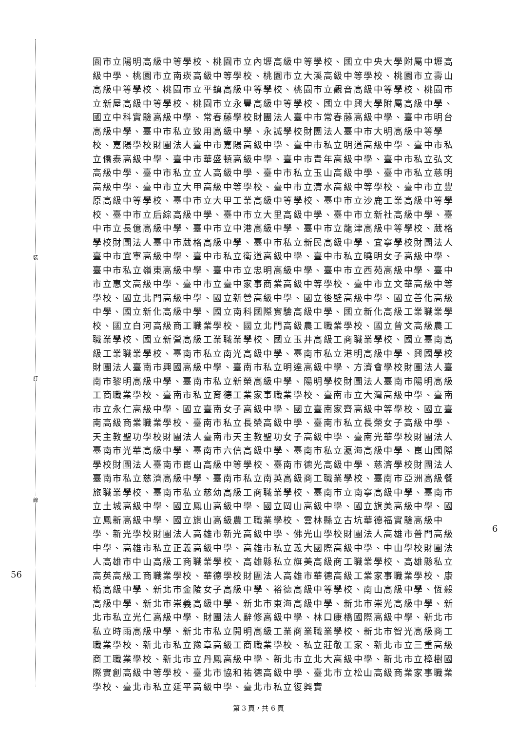裝
訂
線
56
6
園市立陽明高級中等學校、桃園市立內壢高級中等學校、國立中央大學附屬中壢高級中學、桃園市立南崁高級中等學校、桃園市立大溪高級中等學校、桃園市立壽山高級中等學校、桃園市立平鎮高級中等學校、桃園市立觀音高級中等學校、桃園市立新屋高級中等學校、桃園市立永豐高級中等學校、國立中興大學附屬高級中學、國立中科實驗高級中學、常春藤學校財團法人臺中市常春藤高級中學、臺中市明台高級中學、臺中市私立致用高級中學、永誠學校財團法人臺中市大明高級中等學校、嘉陽學校財團法人臺中市嘉陽高級中學、臺中市私立明道高級中學、臺中市私立僑泰高級中學、臺中市華盛頓高級中學、臺中市青年高級中學、臺中市私立弘文高級中學、臺中市私立立人高級中學、臺中市私立玉山高級中學、臺中市私立慈明高級中學、臺中市立大甲高級中等學校、臺中市立清水高級中等學校、臺中市立豐原高級中等學校、臺中市立大甲工業高級中等學校、臺中市立沙鹿工業高級中等學校、臺中市立后綜高級中學、臺中市立大里高級中學、臺中市立新社高級中學、臺中市立長億高級中學、臺中市立中港高級中學、臺中市立龍津高級中等學校、葳格學校財團法人臺中市葳格高級中學、臺中市私立新民高級中學、宜寧學校財團法人臺中市宜寧高級中學、臺中市私立衛道高級中學、臺中市私立曉明女子高級中學、臺中市私立嶺東高級中學、臺中市立忠明高級中學、臺中市立西苑高級中學、臺中市立惠文高級中學、臺中市立臺中家事商業高級中等學校、臺中市立文華高級中等學校、國立北門高級中學、國立新營高級中學、國立後壁高級中學、國立善化高級中學、國立新化高級中學、國立南科國際實驗高級中學、國立新化高級工業職業學校、國立白河高級商工職業學校、國立北門高級農工職業學校、國立曾文高級農工職業學校、國立新營高級工業職業學校、國立玉井高級工商職業學校、國立臺南高級工業職業學校、臺南市私立南光高級中學、臺南市私立港明高級中學、興國學校財團法人臺南市興國高級中學、臺南市私立明達高級中學、方濟會學校財團法人臺南市黎明高級中學、臺南市私立新榮高級中學、陽明學校財團法人臺南市陽明高級工商職業學校、臺南市私立育德工業家事職業學校、臺南市立大灣高級中學、臺南市立永仁高級中學、國立臺南女子高級中學、國立臺南家齊高級中等學校、國立臺南高級商業職業學校、臺南市私立長榮高級中學、臺南市私立長榮女子高級中學、天主教聖功學校財團法人臺南市天主教聖功女子高級中學、臺南光華學校財團法人臺南市光華高級中學、臺南市六信高級中學、臺南市私立瀛海高級中學、崑山國際學校財團法人臺南市崑山高級中等學校、臺南市德光高級中學、慈濟學校財團法人臺南市私立慈濟高級中學、臺南市私立南英高級商工職業學校、臺南市亞洲高級餐旅職業學校、臺南市私立慈幼高級工商職業學校、臺南市立南寧高級中學、臺南市立土城高級中學、國立鳳山高級中學、國立岡山高級中學、國立旗美高級中學、國立鳳新高級中學、國立旗山高級農工職業學校、雲林縣立古坑華德福實驗高級中學、新光學校財團法人高雄市新光高級中學、佛光山學校財團法人高雄市普門高級中學、高雄市私立正義高級中學、高雄市私立義大國際高級中學、中山學校財團法人高雄市中山高級工商職業學校、高雄縣私立旗美高級商工職業學校、高雄縣私立高英高級工商職業學校、華德學校財團法人高雄市華德高級工業家事職業學校、康橋高級中學、新北市金陵女子高級中學、裕德高級中等學校、南山高級中學、恆毅高級中學、新北市崇義高級中學、新北市東海高級中學、新北市崇光高級中學、新北市私立光仁高級中學、財團法人辭修高級中學、林口康橋國際高級中學、新北市私立時雨高級中學、新北市私立開明高級工業商業職業學校、新北市智光高級商工職業學校、新北市私立豫章高級工商職業學校、私立莊敬工家、新北市立三重高級商工職業學校、新北市立丹鳳高級中學、新北市立北大高級中學、新北市立樟樹國際實創高級中等學校、臺北市協和祐德高級中學、臺北市立松山高級商業家事職業學校、臺北市私立延平高級中學、臺北市私立復興實
第 3 頁，共 6 頁